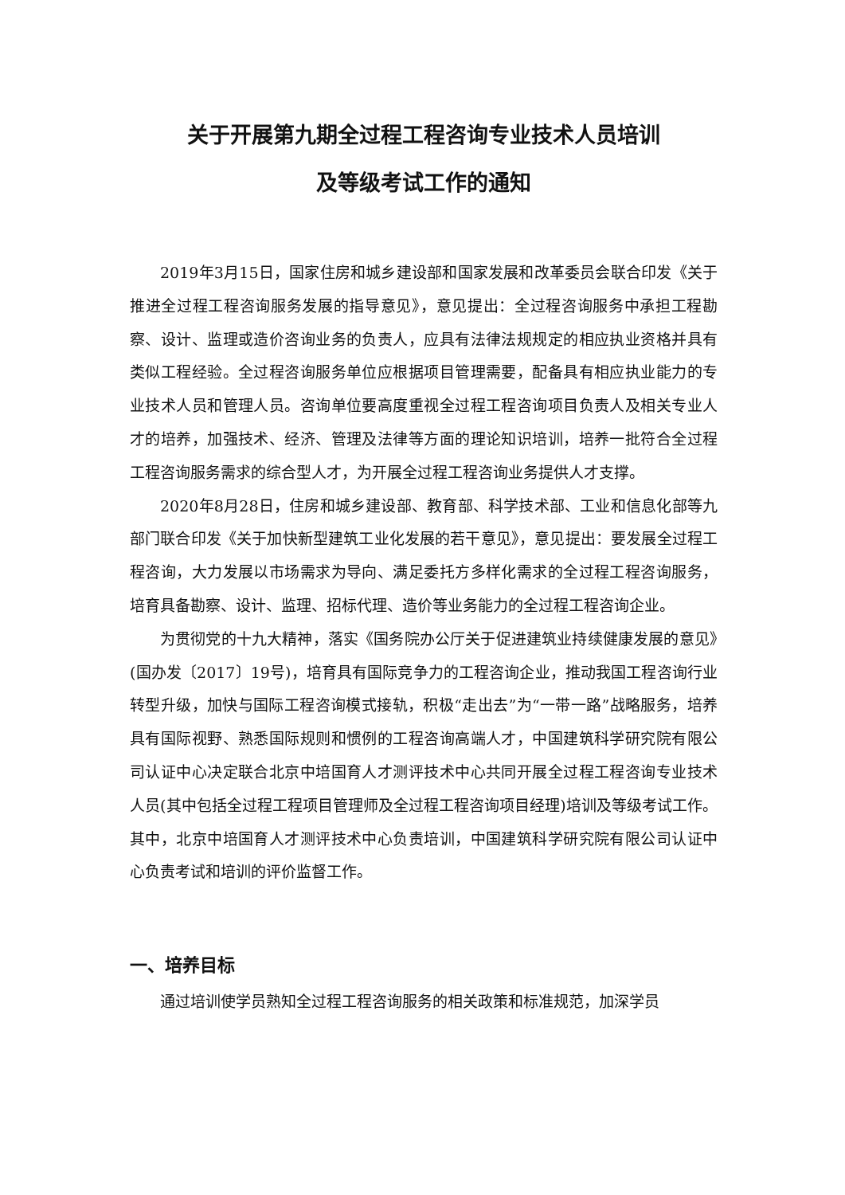关于开展第九期全过程工程咨询专业技术人员培训
及等级考试工作的通知
2019年3月15日，国家住房和城乡建设部和国家发展和改革委员会联合印发《关于推进全过程工程咨询服务发展的指导意见》，意见提出：全过程咨询服务中承担工程勘察、设计、监理或造价咨询业务的负责人，应具有法律法规规定的相应执业资格并具有类似工程经验。全过程咨询服务单位应根据项目管理需要，配备具有相应执业能力的专业技术人员和管理人员。咨询单位要高度重视全过程工程咨询项目负责人及相关专业人才的培养，加强技术、经济、管理及法律等方面的理论知识培训，培养一批符合全过程工程咨询服务需求的综合型人才，为开展全过程工程咨询业务提供人才支撑。
2020年8月28日，住房和城乡建设部、教育部、科学技术部、工业和信息化部等九部门联合印发《关于加快新型建筑工业化发展的若干意见》，意见提出：要发展全过程工程咨询，大力发展以市场需求为导向、满足委托方多样化需求的全过程工程咨询服务，培育具备勘察、设计、监理、招标代理、造价等业务能力的全过程工程咨询企业。
为贯彻党的十九大精神，落实《国务院办公厅关于促进建筑业持续健康发展的意见》(国办发〔2017〕19号)，培育具有国际竞争力的工程咨询企业，推动我国工程咨询行业转型升级，加快与国际工程咨询模式接轨，积极“走出去”为“一带一路”战略服务，培养具有国际视野、熟悉国际规则和惯例的工程咨询高端人才，中国建筑科学研究院有限公司认证中心决定联合北京中培国育人才测评技术中心共同开展全过程工程咨询专业技术人员(其中包括全过程工程项目管理师及全过程工程咨询项目经理)培训及等级考试工作。其中，北京中培国育人才测评技术中心负责培训，中国建筑科学研究院有限公司认证中心负责考试和培训的评价监督工作。
一、培养目标
通过培训使学员熟知全过程工程咨询服务的相关政策和标准规范，加深学员